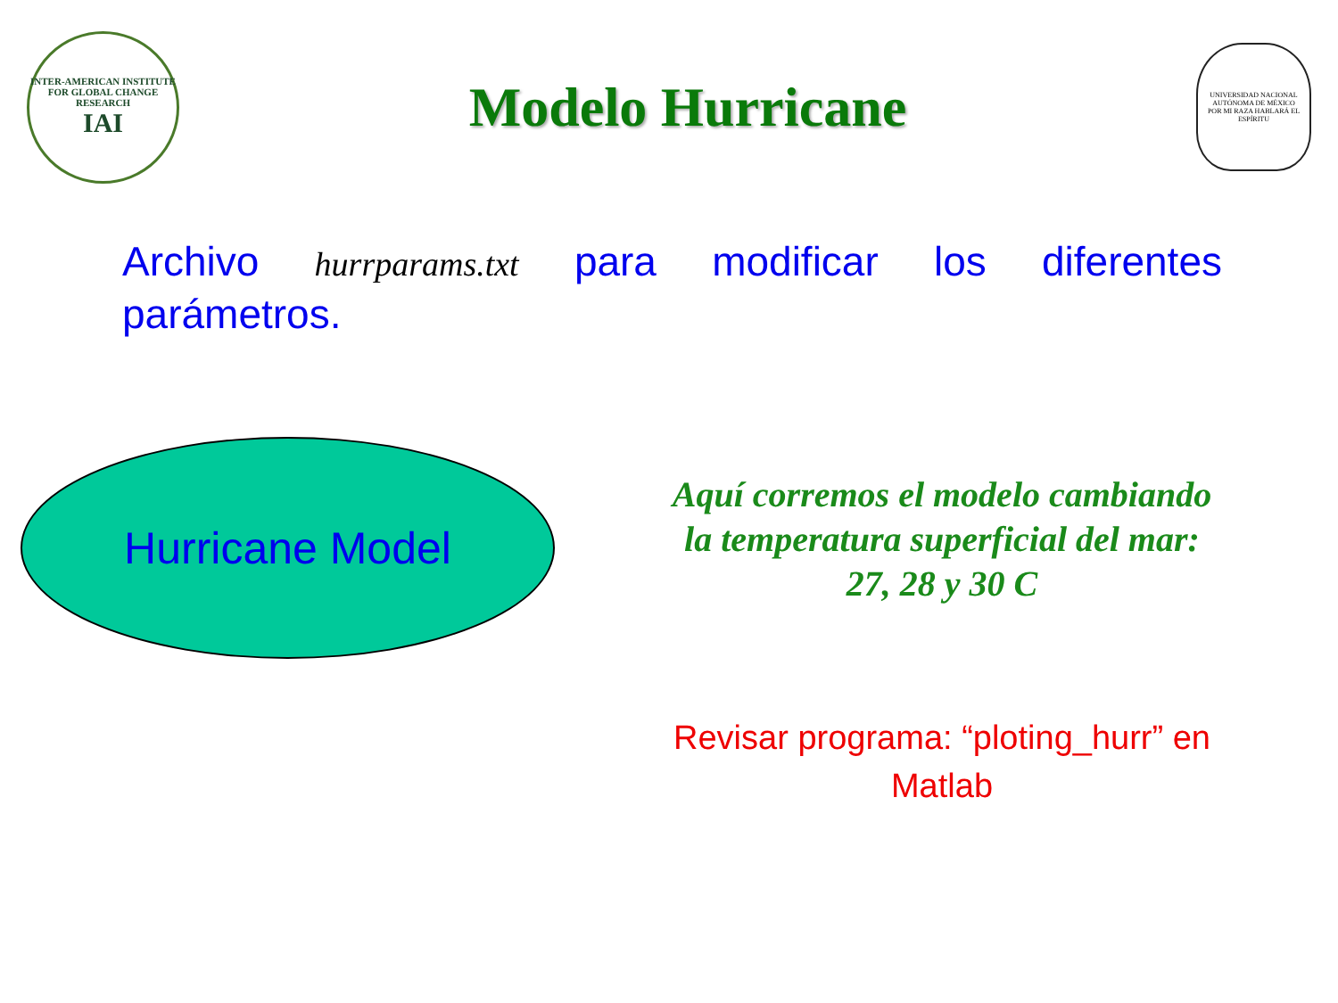INTER-AMERICAN INSTITUTE FOR GLOBAL CHANGE RESEARCH
IAI
Modelo Hurricane
UNIVERSIDAD NACIONAL AUTÓNOMA DE MÉXICO
POR MI RAZA HABLARÁ EL ESPÍRITU
Archivo hurrparams.txt para modificar los diferentes parámetros.
Hurricane Model
Aquí corremos el modelo cambiando la temperatura superficial del mar: 27, 28 y 30 C
Revisar programa: “ploting_hurr” en Matlab